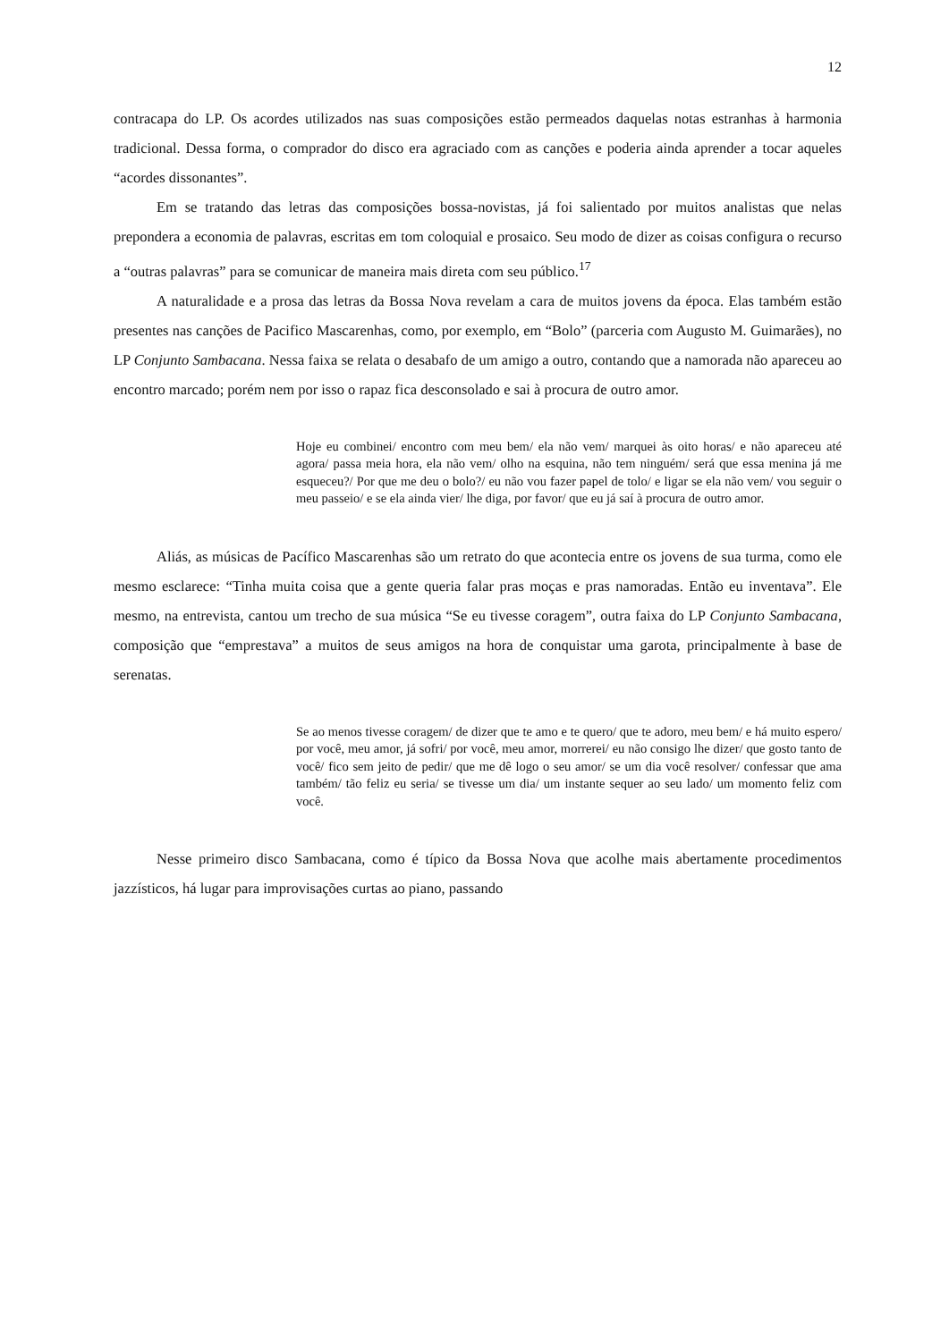12
contracapa do LP. Os acordes utilizados nas suas composições estão permeados daquelas notas estranhas à harmonia tradicional. Dessa forma, o comprador do disco era agraciado com as canções e poderia ainda aprender a tocar aqueles “acordes dissonantes”.
Em se tratando das letras das composições bossa-novistas, já foi salientado por muitos analistas que nelas prepondera a economia de palavras, escritas em tom coloquial e prosaico. Seu modo de dizer as coisas configura o recurso a “outras palavras” para se comunicar de maneira mais direta com seu público.<sup>17</sup>
A naturalidade e a prosa das letras da Bossa Nova revelam a cara de muitos jovens da época. Elas também estão presentes nas canções de Pacifico Mascarenhas, como, por exemplo, em “Bolo” (parceria com Augusto M. Guimarães), no LP Conjunto Sambacana. Nessa faixa se relata o desabafo de um amigo a outro, contando que a namorada não apareceu ao encontro marcado; porém nem por isso o rapaz fica desconsolado e sai à procura de outro amor.
Hoje eu combinei/ encontro com meu bem/ ela não vem/ marquei às oito horas/ e não apareceu até agora/ passa meia hora, ela não vem/ olho na esquina, não tem ninguém/ será que essa menina já me esqueceu?/ Por que me deu o bolo?/ eu não vou fazer papel de tolo/ e ligar se ela não vem/ vou seguir o meu passeio/ e se ela ainda vier/ lhe diga, por favor/ que eu já saí à procura de outro amor.
Aliás, as músicas de Pacífico Mascarenhas são um retrato do que acontecia entre os jovens de sua turma, como ele mesmo esclarece: “Tinha muita coisa que a gente queria falar pras moças e pras namoradas. Então eu inventava”. Ele mesmo, na entrevista, cantou um trecho de sua música “Se eu tivesse coragem”, outra faixa do LP Conjunto Sambacana, composição que “emprestava” a muitos de seus amigos na hora de conquistar uma garota, principalmente à base de serenatas.
Se ao menos tivesse coragem/ de dizer que te amo e te quero/ que te adoro, meu bem/ e há muito espero/ por você, meu amor, já sofri/ por você, meu amor, morrerei/ eu não consigo lhe dizer/ que gosto tanto de você/ fico sem jeito de pedir/ que me dê logo o seu amor/ se um dia você resolver/ confessar que ama também/ tão feliz eu seria/ se tivesse um dia/ um instante sequer ao seu lado/ um momento feliz com você.
Nesse primeiro disco Sambacana, como é típico da Bossa Nova que acolhe mais abertamente procedimentos jazzísticos, há lugar para improvisações curtas ao piano, passando